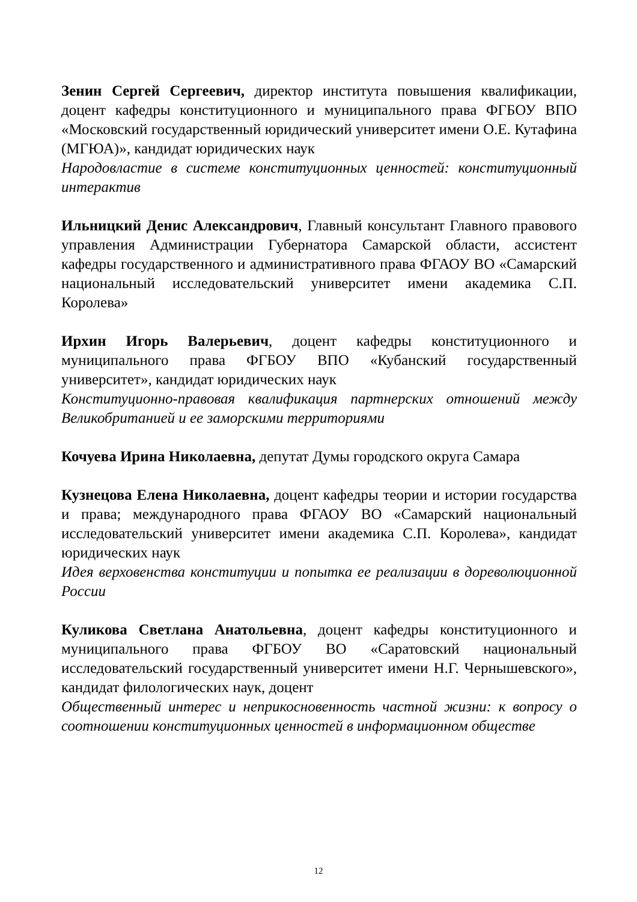Зенин Сергей Сергеевич, директор института повышения квалификации, доцент кафедры конституционного и муниципального права ФГБОУ ВПО «Московский государственный юридический университет имени О.Е. Кутафина (МГЮА)», кандидат юридических наук
Народовластие в системе конституционных ценностей: конституционный интерактив
Ильницкий Денис Александрович, Главный консультант Главного правового управления Администрации Губернатора Самарской области, ассистент кафедры государственного и административного права ФГАОУ ВО «Самарский национальный исследовательский университет имени академика С.П. Королева»
Ирхин Игорь Валерьевич, доцент кафедры конституционного и муниципального права ФГБОУ ВПО «Кубанский государственный университет», кандидат юридических наук
Конституционно-правовая квалификация партнерских отношений между Великобританией и ее заморскими территориями
Кочуева Ирина Николаевна, депутат Думы городского округа Самара
Кузнецова Елена Николаевна, доцент кафедры теории и истории государства и права; международного права ФГАОУ ВО «Самарский национальный исследовательский университет имени академика С.П. Королева», кандидат юридических наук
Идея верховенства конституции и попытка ее реализации в дореволюционной России
Куликова Светлана Анатольевна, доцент кафедры конституционного и муниципального права ФГБОУ ВО «Саратовский национальный исследовательский государственный университет имени Н.Г. Чернышевского», кандидат филологических наук, доцент
Общественный интерес и неприкосновенность частной жизни: к вопросу о соотношении конституционных ценностей в информационном обществе
12